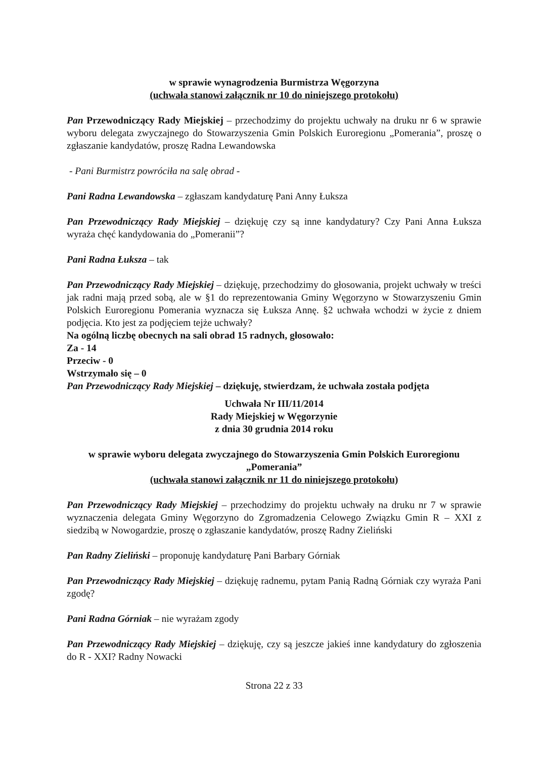w sprawie wynagrodzenia Burmistrza Węgorzyna
(uchwała stanowi załącznik nr 10 do niniejszego protokołu)
Pan Przewodniczący Rady Miejskiej – przechodzimy do projektu uchwały na druku nr 6 w sprawie wyboru delegata zwyczajnego do Stowarzyszenia Gmin Polskich Euroregionu „Pomerania”, proszę o zgłaszanie kandydatów, proszę Radna Lewandowska
- Pani Burmistrz powróciła na salę obrad -
Pani Radna Lewandowska – zgłaszam kandydaturę Pani Anny Łuksza
Pan Przewodniczący Rady Miejskiej – dziękuję czy są inne kandydatury? Czy Pani Anna Łuksza wyraża chęć kandydowania do „Pomeranii”?
Pani Radna Łuksza – tak
Pan Przewodniczący Rady Miejskiej – dziękuję, przechodzimy do głosowania, projekt uchwały w treści jak radni mają przed sobą, ale w §1 do reprezentowania Gminy Węgorzyno w Stowarzyszeniu Gmin Polskich Euroregionu Pomerania wyznacza się Łuksza Annę. §2 uchwała wchodzi w życie z dniem podjęcia. Kto jest za podjęciem tejże uchwały?
Na ogólną liczbę obecnych na sali obrad 15 radnych, głosowało:
Za - 14
Przeciw - 0
Wstrzymało się – 0
Pan Przewodniczący Rady Miejskiej – dziękuję, stwierdzam, że uchwała została podjęta
Uchwała Nr III/11/2014
Rady Miejskiej w Węgorzynie
z dnia 30 grudnia 2014 roku
w sprawie wyboru delegata zwyczajnego do Stowarzyszenia Gmin Polskich Euroregionu „Pomerania”
(uchwała stanowi załącznik nr 11 do niniejszego protokołu)
Pan Przewodniczący Rady Miejskiej – przechodzimy do projektu uchwały na druku nr 7 w sprawie wyznaczenia delegata Gminy Węgorzyno do Zgromadzenia Celowego Związku Gmin R – XXI z siedzibą w Nowogardzie, proszę o zgłaszanie kandydatów, proszę Radny Zieliński
Pan Radny Zieliński – proponuję kandydaturę Pani Barbary Górniak
Pan Przewodniczący Rady Miejskiej – dziękuję radnemu, pytam Panią Radną Górniak czy wyraża Pani zgodę?
Pani Radna Górniak – nie wyrażam zgody
Pan Przewodniczący Rady Miejskiej – dziękuję, czy są jeszcze jakieś inne kandydatury do zgłoszenia do R - XXI? Radny Nowacki
Strona 22 z 33